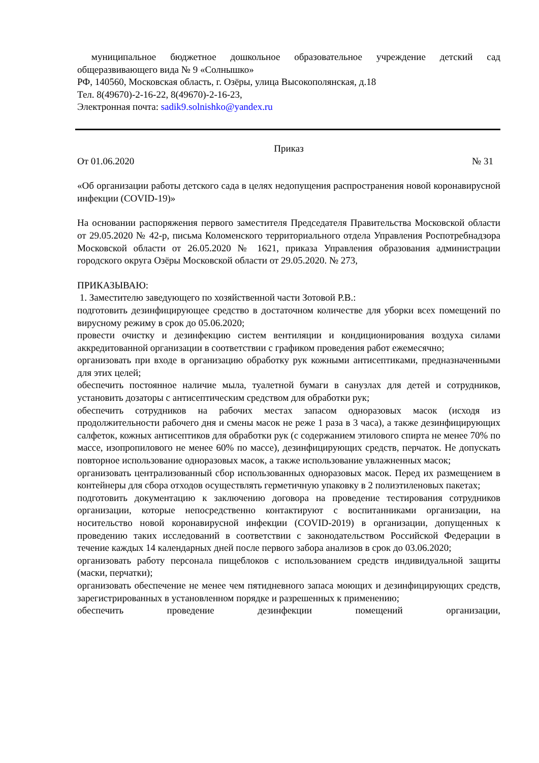муниципальное бюджетное дошкольное образовательное учреждение детский сад общеразвивающего вида № 9 «Солнышко»
РФ, 140560, Московская область, г. Озёры, улица Высокополянская, д.18
Тел. 8(49670)-2-16-22, 8(49670)-2-16-23,
Электронная почта: sadik9.solnishko@yandex.ru
Приказ
От 01.06.2020 № 31
«Об организации работы детского сада в целях недопущения распространения новой коронавирусной инфекции (COVID-19)»
На основании распоряжения первого заместителя Председателя Правительства Московской области от 29.05.2020 № 42-р, письма Коломенского территориального отдела Управления Роспотребнадзора Московской области от 26.05.2020 № 1621, приказа Управления образования администрации городского округа Озёры Московской области от 29.05.2020. № 273,
ПРИКАЗЫВАЮ:
1. Заместителю заведующего по хозяйственной части Зотовой Р.В.:
подготовить дезинфицирующее средство в достаточном количестве для уборки всех помещений по вирусному режиму в срок до 05.06.2020;
провести очистку и дезинфекцию систем вентиляции и кондиционирования воздуха силами аккредитованной организации в соответствии с графиком проведения работ ежемесячно;
организовать при входе в организацию обработку рук кожными антисептиками, предназначенными для этих целей;
обеспечить постоянное наличие мыла, туалетной бумаги в санузлах для детей и сотрудников, установить дозаторы с антисептическим средством для обработки рук;
обеспечить сотрудников на рабочих местах запасом одноразовых масок (исходя из продолжительности рабочего дня и смены масок не реже 1 раза в 3 часа), а также дезинфицирующих салфеток, кожных антисептиков для обработки рук (с содержанием этилового спирта не менее 70% по массе, изопропилового не менее 60% по массе), дезинфицирующих средств, перчаток. Не допускать повторное использование одноразовых масок, а также использование увлажненных масок;
организовать централизованный сбор использованных одноразовых масок. Перед их размещением в контейнеры для сбора отходов осуществлять герметичную упаковку в 2 полиэтиленовых пакетах;
подготовить документацию к заключению договора на проведение тестирования сотрудников организации, которые непосредственно контактируют с воспитанниками организации, на носительство новой коронавирусной инфекции (COVID-2019) в организации, допущенных к проведению таких исследований в соответствии с законодательством Российской Федерации в течение каждых 14 календарных дней после первого забора анализов в срок до 03.06.2020;
организовать работу персонала пищеблоков с использованием средств индивидуальной защиты (маски, перчатки);
организовать обеспечение не менее чем пятидневного запаса моющих и дезинфицирующих средств, зарегистрированных в установленном порядке и разрешенных к применению;
обеспечить проведение дезинфекции помещений организации,